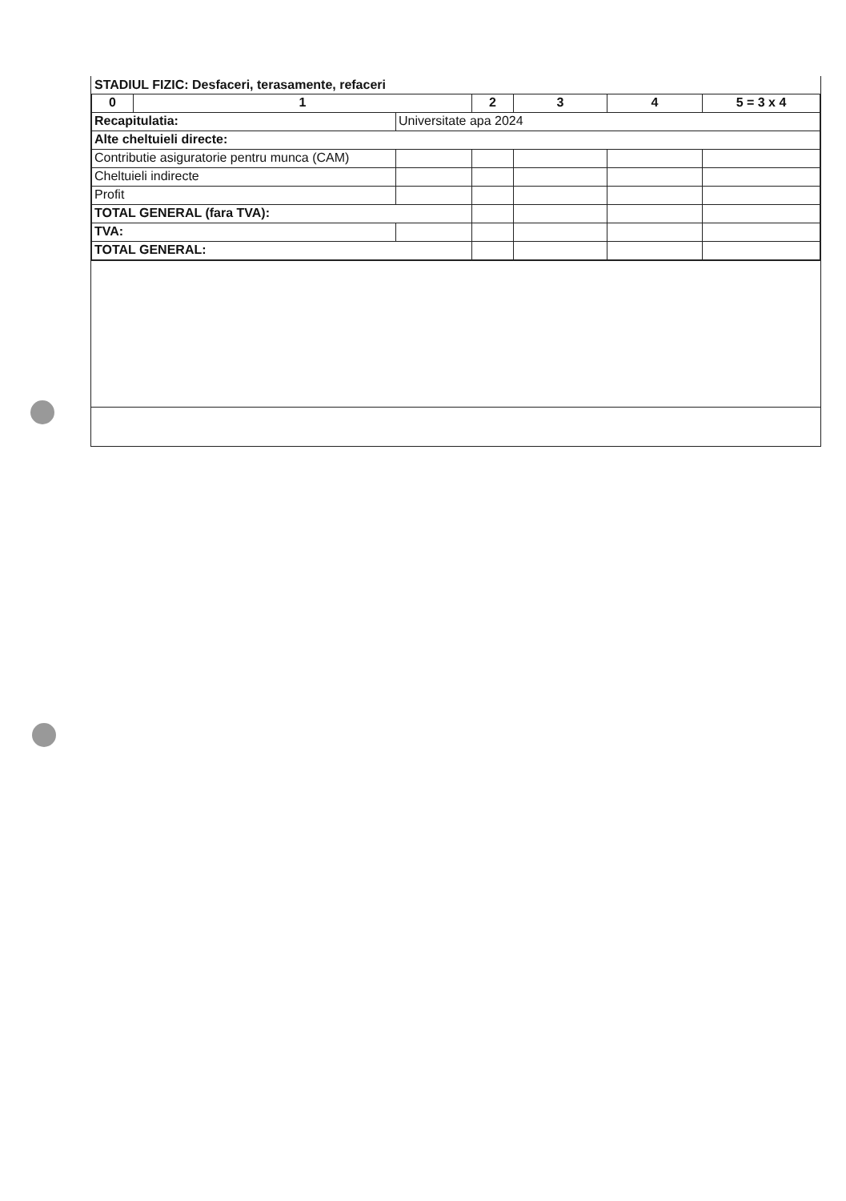STADIUL FIZIC: Desfaceri, terasamente, refaceri
| 0 | 1 | | | 2 | 3 | 4 | 5 = 3 x 4 |
| --- | --- | --- | --- | --- | --- | --- | --- |
| Recapitulatia: | | Universitate apa 2024 | | | | | |
| Alte cheltuieli directe: | | | | | | | |
| Contributie asiguratorie pentru munca (CAM) | | | | | | | |
| Cheltuieli indirecte | | | | | | | |
| Profit | | | | | | | |
| TOTAL GENERAL (fara TVA): | | | | | | | |
| TVA: | | | | | | | |
| TOTAL GENERAL: | | | | | | | |